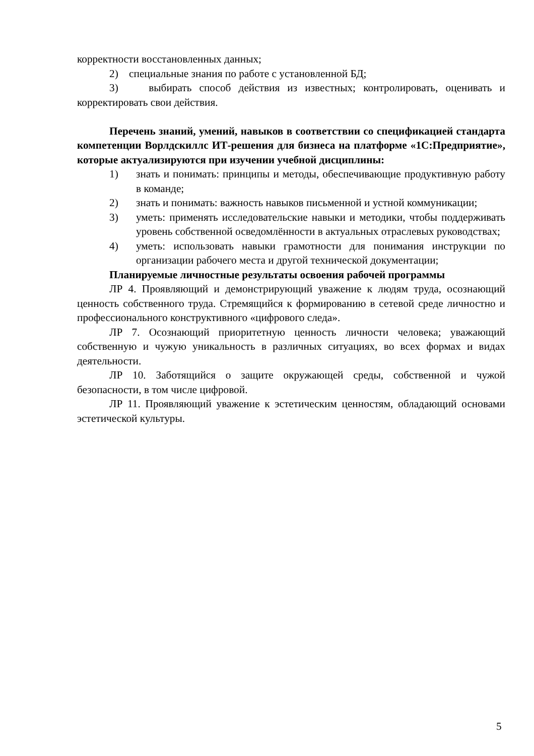корректности восстановленных данных;
2) специальные знания по работе с установленной БД;
3) выбирать способ действия из известных; контролировать, оценивать и корректировать свои действия.
Перечень знаний, умений, навыков в соответствии со спецификацией стандарта компетенции Ворлдскиллс ИТ-решения для бизнеса на платформе «1С:Предприятие», которые актуализируются при изучении учебной дисциплины:
1) знать и понимать: принципы и методы, обеспечивающие продуктивную работу в команде;
2) знать и понимать: важность навыков письменной и устной коммуникации;
3) уметь: применять исследовательские навыки и методики, чтобы поддерживать уровень собственной осведомлённости в актуальных отраслевых руководствах;
4) уметь: использовать навыки грамотности для понимания инструкции по организации рабочего места и другой технической документации;
Планируемые личностные результаты освоения рабочей программы
ЛР 4. Проявляющий и демонстрирующий уважение к людям труда, осознающий ценность собственного труда. Стремящийся к формированию в сетевой среде личностно и профессионального конструктивного «цифрового следа».
ЛР 7. Осознающий приоритетную ценность личности человека; уважающий собственную и чужую уникальность в различных ситуациях, во всех формах и видах деятельности.
ЛР 10. Заботящийся о защите окружающей среды, собственной и чужой безопасности, в том числе цифровой.
ЛР 11. Проявляющий уважение к эстетическим ценностям, обладающий основами эстетической культуры.
5